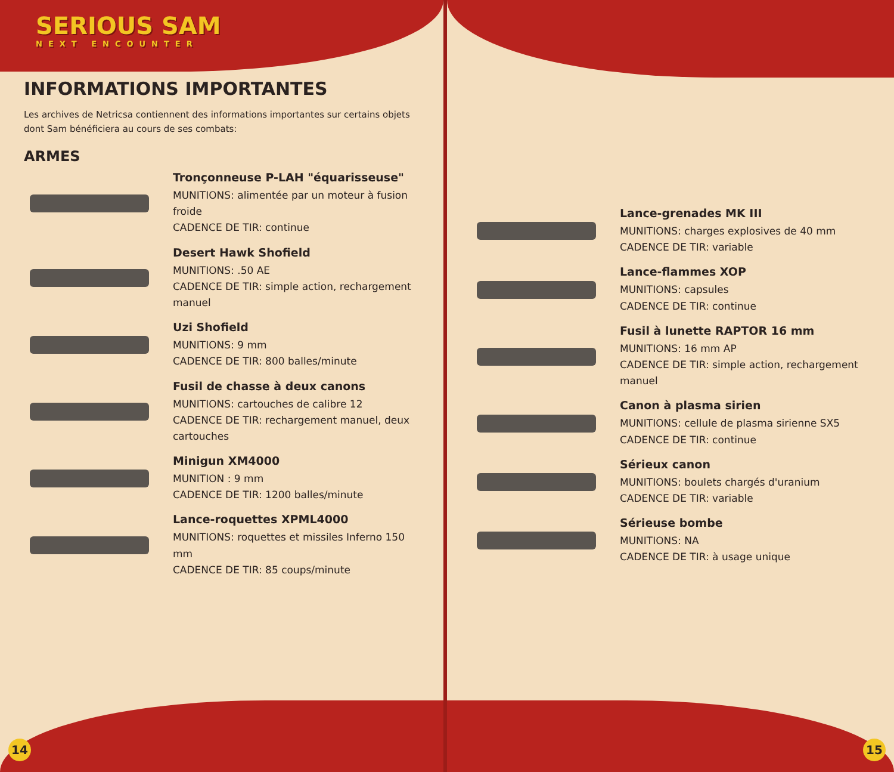SERIOUS SAM
NEXT ENCOUNTER
INFORMATIONS IMPORTANTES
Les archives de Netricsa contiennent des informations importantes sur certains objets dont Sam bénéficiera au cours de ses combats:
ARMES
Tronçonneuse P-LAH "équarisseuse"
MUNITIONS: alimentée par un moteur à fusion froide
CADENCE DE TIR: continue
Desert Hawk Shofield
MUNITIONS: .50 AE
CADENCE DE TIR: simple action, rechargement manuel
Uzi Shofield
MUNITIONS: 9 mm
CADENCE DE TIR: 800 balles/minute
Fusil de chasse à deux canons
MUNITIONS: cartouches de calibre 12
CADENCE DE TIR: rechargement manuel, deux cartouches
Minigun XM4000
MUNITION : 9 mm
CADENCE DE TIR: 1200 balles/minute
Lance-roquettes XPML4000
MUNITIONS: roquettes et missiles Inferno 150 mm
CADENCE DE TIR: 85 coups/minute
14
Lance-grenades MK III
MUNITIONS: charges explosives de 40 mm
CADENCE DE TIR: variable
Lance-flammes XOP
MUNITIONS: capsules
CADENCE DE TIR: continue
Fusil à lunette RAPTOR 16 mm
MUNITIONS: 16 mm AP
CADENCE DE TIR: simple action, rechargement manuel
Canon à plasma sirien
MUNITIONS: cellule de plasma sirienne SX5
CADENCE DE TIR: continue
Sérieux canon
MUNITIONS: boulets chargés d'uranium
CADENCE DE TIR: variable
Sérieuse bombe
MUNITIONS: NA
CADENCE DE TIR: à usage unique
15